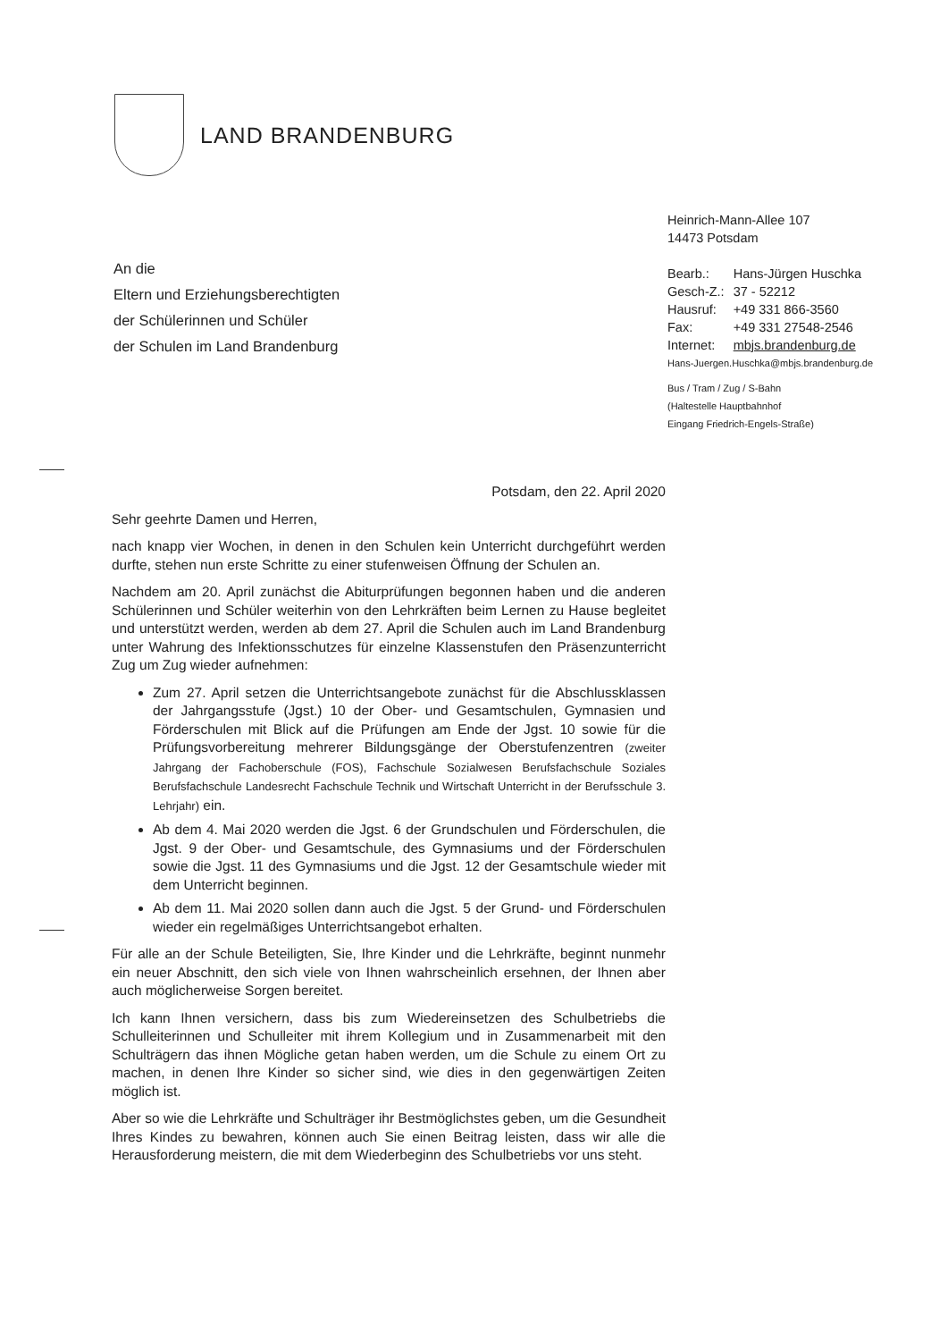LAND BRANDENBURG
Heinrich-Mann-Allee 107
14473 Potsdam
| Bearb.: | Hans-Jürgen Huschka |
| Gesch-Z.: | 37 - 52212 |
| Hausruf: | +49 331 866-3560 |
| Fax: | +49 331 27548-2546 |
| Internet: | mbjs.brandenburg.de |
Hans-Juergen.Huschka@mbjs.brandenburg.de
Bus / Tram / Zug / S-Bahn
(Haltestelle Hauptbahnhof
Eingang Friedrich-Engels-Straße)
An die
Eltern und Erziehungsberechtigten
der Schülerinnen und Schüler
der Schulen im Land Brandenburg
Potsdam, den 22. April 2020
Sehr geehrte Damen und Herren,
nach knapp vier Wochen, in denen in den Schulen kein Unterricht durchgeführt werden durfte, stehen nun erste Schritte zu einer stufenweisen Öffnung der Schulen an.
Nachdem am 20. April zunächst die Abiturprüfungen begonnen haben und die anderen Schülerinnen und Schüler weiterhin von den Lehrkräften beim Lernen zu Hause begleitet und unterstützt werden, werden ab dem 27. April die Schulen auch im Land Brandenburg unter Wahrung des Infektionsschutzes für einzelne Klassenstufen den Präsenzunterricht Zug um Zug wieder aufnehmen:
Zum 27. April setzen die Unterrichtsangebote zunächst für die Abschlussklassen der Jahrgangsstufe (Jgst.) 10 der Ober- und Gesamtschulen, Gymnasien und Förderschulen mit Blick auf die Prüfungen am Ende der Jgst. 10 sowie für die Prüfungsvorbereitung mehrerer Bildungsgänge der Oberstufenzentren (zweiter Jahrgang der Fachoberschule (FOS), Fachschule Sozialwesen Berufsfachschule Soziales Berufsfachschule Landesrecht Fachschule Technik und Wirtschaft Unterricht in der Berufsschule 3. Lehrjahr) ein.
Ab dem 4. Mai 2020 werden die Jgst. 6 der Grundschulen und Förderschulen, die Jgst. 9 der Ober- und Gesamtschule, des Gymnasiums und der Förderschulen sowie die Jgst. 11 des Gymnasiums und die Jgst. 12 der Gesamtschule wieder mit dem Unterricht beginnen.
Ab dem 11. Mai 2020 sollen dann auch die Jgst. 5 der Grund- und Förderschulen wieder ein regelmäßiges Unterrichtsangebot erhalten.
Für alle an der Schule Beteiligten, Sie, Ihre Kinder und die Lehrkräfte, beginnt nunmehr ein neuer Abschnitt, den sich viele von Ihnen wahrscheinlich ersehnen, der Ihnen aber auch möglicherweise Sorgen bereitet.
Ich kann Ihnen versichern, dass bis zum Wiedereinsetzen des Schulbetriebs die Schulleiterinnen und Schulleiter mit ihrem Kollegium und in Zusammenarbeit mit den Schulträgern das ihnen Mögliche getan haben werden, um die Schule zu einem Ort zu machen, in denen Ihre Kinder so sicher sind, wie dies in den gegenwärtigen Zeiten möglich ist.
Aber so wie die Lehrkräfte und Schulträger ihr Bestmöglichstes geben, um die Gesundheit Ihres Kindes zu bewahren, können auch Sie einen Beitrag leisten, dass wir alle die Herausforderung meistern, die mit dem Wiederbeginn des Schulbetriebs vor uns steht.